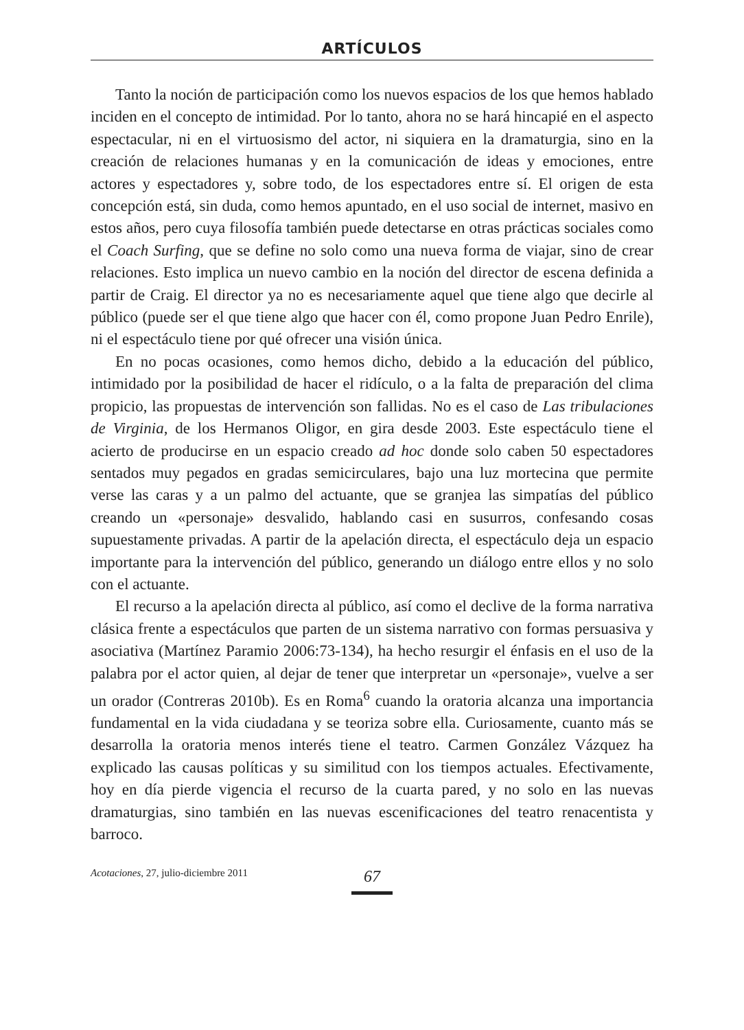ARTÍCULOS
Tanto la noción de participación como los nuevos espacios de los que hemos hablado inciden en el concepto de intimidad. Por lo tanto, ahora no se hará hincapié en el aspecto espectacular, ni en el virtuosismo del actor, ni siquiera en la dramaturgia, sino en la creación de relaciones humanas y en la comunicación de ideas y emociones, entre actores y espectadores y, sobre todo, de los espectadores entre sí. El origen de esta concepción está, sin duda, como hemos apuntado, en el uso social de internet, masivo en estos años, pero cuya filosofía también puede detectarse en otras prácticas sociales como el Coach Surfing, que se define no solo como una nueva forma de viajar, sino de crear relaciones. Esto implica un nuevo cambio en la noción del director de escena definida a partir de Craig. El director ya no es necesariamente aquel que tiene algo que decirle al público (puede ser el que tiene algo que hacer con él, como propone Juan Pedro Enrile), ni el espectáculo tiene por qué ofrecer una visión única.
En no pocas ocasiones, como hemos dicho, debido a la educación del público, intimidado por la posibilidad de hacer el ridículo, o a la falta de preparación del clima propicio, las propuestas de intervención son fallidas. No es el caso de Las tribulaciones de Virginia, de los Hermanos Oligor, en gira desde 2003. Este espectáculo tiene el acierto de producirse en un espacio creado ad hoc donde solo caben 50 espectadores sentados muy pegados en gradas semicirculares, bajo una luz mortecina que permite verse las caras y a un palmo del actuante, que se granjea las simpatías del público creando un «personaje» desvalido, hablando casi en susurros, confesando cosas supuestamente privadas. A partir de la apelación directa, el espectáculo deja un espacio importante para la intervención del público, generando un diálogo entre ellos y no solo con el actuante.
El recurso a la apelación directa al público, así como el declive de la forma narrativa clásica frente a espectáculos que parten de un sistema narrativo con formas persuasiva y asociativa (Martínez Paramio 2006:73-134), ha hecho resurgir el énfasis en el uso de la palabra por el actor quien, al dejar de tener que interpretar un «personaje», vuelve a ser un orador (Contreras 2010b). Es en Roma<sup>6</sup> cuando la oratoria alcanza una importancia fundamental en la vida ciudadana y se teoriza sobre ella. Curiosamente, cuanto más se desarrolla la oratoria menos interés tiene el teatro. Carmen González Vázquez ha explicado las causas políticas y su similitud con los tiempos actuales. Efectivamente, hoy en día pierde vigencia el recurso de la cuarta pared, y no solo en las nuevas dramaturgias, sino también en las nuevas escenificaciones del teatro renacentista y barroco.
Acotaciones, 27, julio-diciembre 2011
67